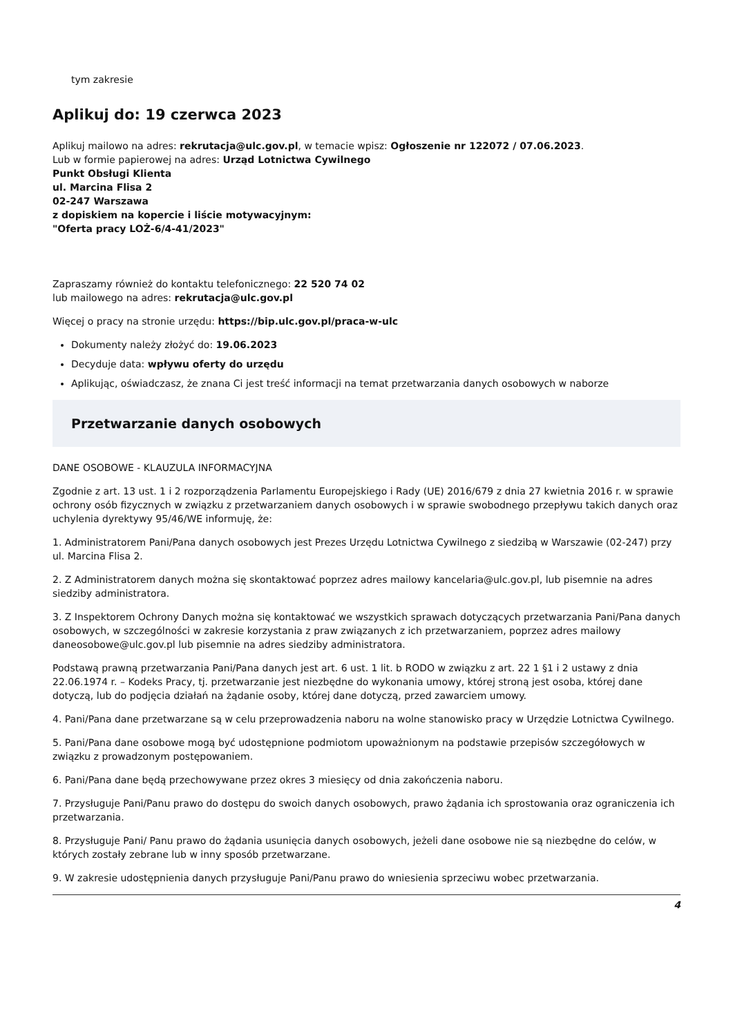tym zakresie
Aplikuj do: 19 czerwca 2023
Aplikuj mailowo na adres: rekrutacja@ulc.gov.pl, w temacie wpisz: Ogłoszenie nr 122072 / 07.06.2023.
Lub w formie papierowej na adres: Urząd Lotnictwa Cywilnego
Punkt Obsługi Klienta
ul. Marcina Flisa 2
02-247 Warszawa
z dopiskiem na kopercie i liście motywacyjnym:
"Oferta pracy LOŻ-6/4-41/2023"
Zapraszamy również do kontaktu telefonicznego: 22 520 74 02
lub mailowego na adres: rekrutacja@ulc.gov.pl
Więcej o pracy na stronie urzędu: https://bip.ulc.gov.pl/praca-w-ulc
Dokumenty należy złożyć do: 19.06.2023
Decyduje data: wpływu oferty do urzędu
Aplikując, oświadczasz, że znana Ci jest treść informacji na temat przetwarzania danych osobowych w naborze
Przetwarzanie danych osobowych
DANE OSOBOWE - KLAUZULA INFORMACYJNA
Zgodnie z art. 13 ust. 1 i 2 rozporządzenia Parlamentu Europejskiego i Rady (UE) 2016/679 z dnia 27 kwietnia 2016 r. w sprawie ochrony osób fizycznych w związku z przetwarzaniem danych osobowych i w sprawie swobodnego przepływu takich danych oraz uchylenia dyrektywy 95/46/WE informuję, że:
1. Administratorem Pani/Pana danych osobowych jest Prezes Urzędu Lotnictwa Cywilnego z siedzibą w Warszawie (02-247) przy ul. Marcina Flisa 2.
2. Z Administratorem danych można się skontaktować poprzez adres mailowy kancelaria@ulc.gov.pl, lub pisemnie na adres siedziby administratora.
3. Z Inspektorem Ochrony Danych można się kontaktować we wszystkich sprawach dotyczących przetwarzania Pani/Pana danych osobowych, w szczególności w zakresie korzystania z praw związanych z ich przetwarzaniem, poprzez adres mailowy daneosobowe@ulc.gov.pl lub pisemnie na adres siedziby administratora.
Podstawą prawną przetwarzania Pani/Pana danych jest art. 6 ust. 1 lit. b RODO w związku z art. 22 1 §1 i 2 ustawy z dnia 22.06.1974 r. – Kodeks Pracy, tj. przetwarzanie jest niezbędne do wykonania umowy, której stroną jest osoba, której dane dotyczą, lub do podjęcia działań na żądanie osoby, której dane dotyczą, przed zawarciem umowy.
4. Pani/Pana dane przetwarzane są w celu przeprowadzenia naboru na wolne stanowisko pracy w Urzędzie Lotnictwa Cywilnego.
5. Pani/Pana dane osobowe mogą być udostępnione podmiotom upoważnionym na podstawie przepisów szczegółowych w związku z prowadzonym postępowaniem.
6. Pani/Pana dane będą przechowywane przez okres 3 miesięcy od dnia zakończenia naboru.
7. Przysługuje Pani/Panu prawo do dostępu do swoich danych osobowych, prawo żądania ich sprostowania oraz ograniczenia ich przetwarzania.
8. Przysługuje Pani/ Panu prawo do żądania usunięcia danych osobowych, jeżeli dane osobowe nie są niezbędne do celów, w których zostały zebrane lub w inny sposób przetwarzane.
9. W zakresie udostępnienia danych przysługuje Pani/Panu prawo do wniesienia sprzeciwu wobec przetwarzania.
4